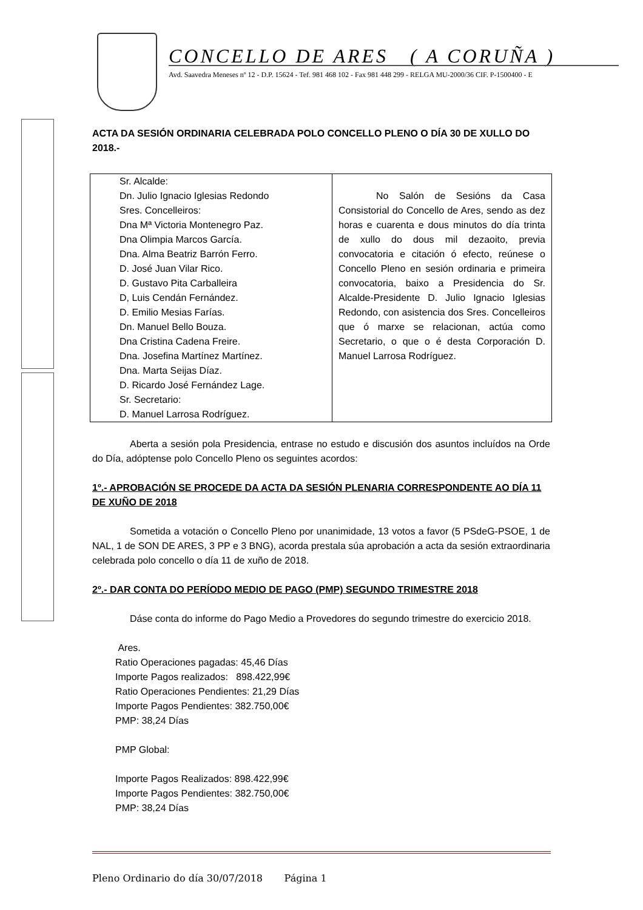CONCELLO DE ARES ( A CORUÑA )
Avd. Saavedra Meneses nº 12 - D.P. 15624 - Tef. 981 468 102 - Fax 981 448 299 - RELGA MU-2000/36 CIF. P-1500400 - E
ACTA DA SESIÓN ORDINARIA CELEBRADA POLO CONCELLO PLENO O DÍA 30 DE XULLO DO 2018.-
| Sr. Alcalde: Dn. Julio Ignacio Iglesias Redondo Sres. Concelleiros: Dna Mª Victoria Montenegro Paz. Dna Olimpia Marcos García. Dna. Alma Beatriz Barrón Ferro. D. José Juan Vilar Rico. D. Gustavo Pita Carballeira D, Luis Cendán Fernández. D. Emilio Mesias Farías. Dn. Manuel Bello Bouza. Dna Cristina Cadena Freire. Dna. Josefina Martínez Martínez. Dna. Marta Seijas Díaz. D. Ricardo José Fernández Lage. Sr. Secretario: D. Manuel Larrosa Rodríguez. | No Salón de Sesións da Casa Consistorial do Concello de Ares, sendo as dez horas e cuarenta e dous minutos do día trinta de xullo do dous mil dezaoito, previa convocatoria e citación ó efecto, reúnese o Concello Pleno en sesión ordinaria e primeira convocatoria, baixo a Presidencia do Sr. Alcalde-Presidente D. Julio Ignacio Iglesias Redondo, con asistencia dos Sres. Concelleiros que ó marxe se relacionan, actúa como Secretario, o que o é desta Corporación D. Manuel Larrosa Rodríguez. |
Aberta a sesión pola Presidencia, entrase no estudo e discusión dos asuntos incluídos na Orde do Día, adóptense polo Concello Pleno os seguintes acordos:
1º.- APROBACIÓN SE PROCEDE DA ACTA DA SESIÓN PLENARIA CORRESPONDENTE AO DÍA 11 DE XUÑO DE 2018
Sometida a votación o Concello Pleno por unanimidade, 13 votos a favor (5 PSdeG-PSOE, 1 de NAL, 1 de SON DE ARES, 3 PP e 3 BNG), acorda prestala súa aprobación a acta da sesión extraordinaria celebrada polo concello o día 11 de xuño de 2018.
2º.- DAR CONTA DO PERÍODO MEDIO DE PAGO (PMP) SEGUNDO TRIMESTRE 2018
Dáse conta do informe do Pago Medio a Provedores do segundo trimestre do exercicio 2018.
Ares.
Ratio Operaciones pagadas: 45,46 Días
Importe Pagos realizados: 898.422,99€
Ratio Operaciones Pendientes: 21,29 Días
Importe Pagos Pendientes: 382.750,00€
PMP: 38,24 Días
PMP Global:
Importe Pagos Realizados: 898.422,99€
Importe Pagos Pendientes: 382.750,00€
PMP: 38,24 Días
Pleno Ordinario do día 30/07/2018 Página 1